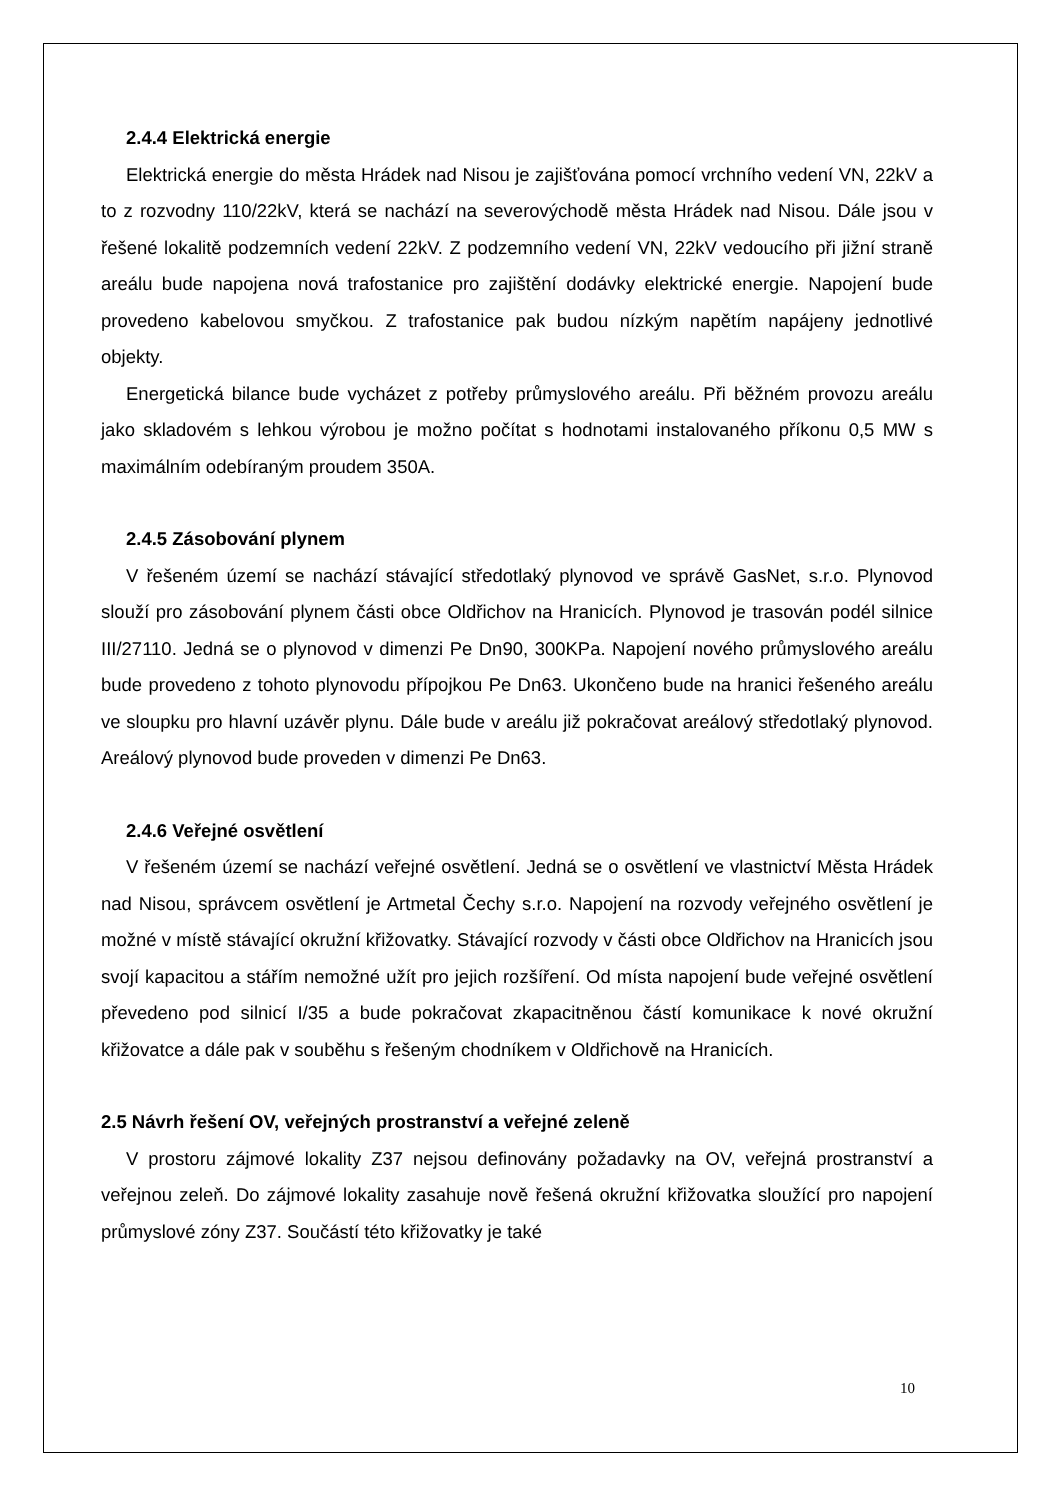2.4.4 Elektrická energie
Elektrická energie do města Hrádek nad Nisou je zajišťována pomocí vrchního vedení VN, 22kV a to z rozvodny 110/22kV, která se nachází na severovýchodě města Hrádek nad Nisou. Dále jsou v řešené lokalitě podzemních vedení 22kV. Z podzemního vedení VN, 22kV vedoucího při jižní straně areálu bude napojena nová trafostanice pro zajištění dodávky elektrické energie. Napojení bude provedeno kabelovou smyčkou. Z trafostanice pak budou nízkým napětím napájeny jednotlivé objekty.
Energetická bilance bude vycházet z potřeby průmyslového areálu. Při běžném provozu areálu jako skladovém s lehkou výrobou je možno počítat s hodnotami instalovaného příkonu 0,5 MW s maximálním odebíraným proudem 350A.
2.4.5 Zásobování plynem
V řešeném území se nachází stávající středotlaký plynovod ve správě GasNet, s.r.o. Plynovod slouží pro zásobování plynem části obce Oldřichov na Hranicích. Plynovod je trasován podél silnice III/27110. Jedná se o plynovod v dimenzi Pe Dn90, 300KPa. Napojení nového průmyslového areálu bude provedeno z tohoto plynovodu přípojkou Pe Dn63. Ukončeno bude na hranici řešeného areálu ve sloupku pro hlavní uzávěr plynu. Dále bude v areálu již pokračovat areálový středotlaký plynovod. Areálový plynovod bude proveden v dimenzi Pe Dn63.
2.4.6 Veřejné osvětlení
V řešeném území se nachází veřejné osvětlení. Jedná se o osvětlení ve vlastnictví Města Hrádek nad Nisou, správcem osvětlení je Artmetal Čechy s.r.o. Napojení na rozvody veřejného osvětlení je možné v místě stávající okružní křižovatky. Stávající rozvody v části obce Oldřichov na Hranicích jsou svojí kapacitou a stářím nemožné užít pro jejich rozšíření. Od místa napojení bude veřejné osvětlení převedeno pod silnicí I/35 a bude pokračovat zkapacitněnou částí komunikace k nové okružní křižovatce a dále pak v souběhu s řešeným chodníkem v Oldřichově na Hranicích.
2.5 Návrh řešení OV, veřejných prostranství a veřejné zeleně
V prostoru zájmové lokality Z37 nejsou definovány požadavky na OV, veřejná prostranství a veřejnou zeleň. Do zájmové lokality zasahuje nově řešená okružní křižovatka sloužící pro napojení průmyslové zóny Z37. Součástí této křižovatky je také
10